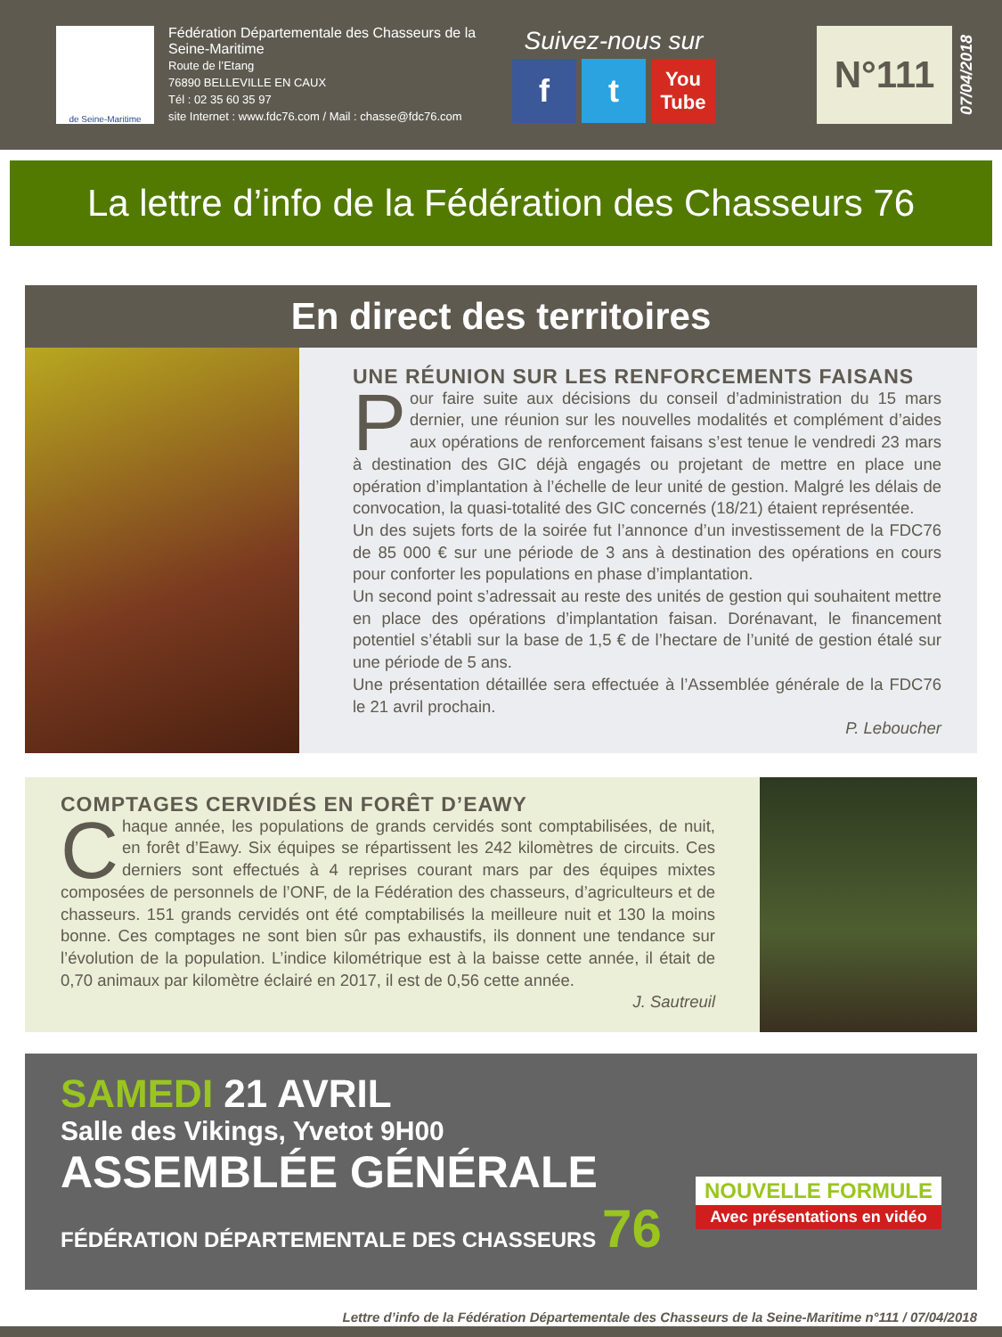de Seine-Maritime
Fédération Départementale des Chasseurs de la Seine-Maritime
Route de l’Etang
76890 BELLEVILLE EN CAUX
Tél : 02 35 60 35 97
site Internet : www.fdc76.com / Mail : chasse@fdc76.com
Suivez-nous sur
ft You Tube
N°111
07/04/2018
La lettre d’info de la Fédération des Chasseurs 76
En direct des territoires
UNE RÉUNION SUR LES RENFORCEMENTS FAISANS
Pour faire suite aux décisions du conseil d’administration du 15 mars dernier, une réunion sur les nouvelles modalités et complément d’aides aux opérations de renforcement faisans s’est tenue le vendredi 23 mars à destination des GIC déjà engagés ou projetant de mettre en place une opération d’implantation à l’échelle de leur unité de gestion. Malgré les délais de convocation, la quasi-totalité des GIC concernés (18/21) étaient représentée.
Un des sujets forts de la soirée fut l’annonce d’un investissement de la FDC76 de 85 000 € sur une période de 3 ans à destination des opérations en cours pour conforter les populations en phase d’implantation.
Un second point s’adressait au reste des unités de gestion qui souhaitent mettre en place des opérations d’implantation faisan. Dorénavant, le financement potentiel s’établi sur la base de 1,5 € de l’hectare de l’unité de gestion étalé sur une période de 5 ans.
Une présentation détaillée sera effectuée à l’Assemblée générale de la FDC76 le 21 avril prochain.
P. Leboucher
COMPTAGES CERVIDÉS EN FORÊT D’EAWY
Chaque année, les populations de grands cervidés sont comptabilisées, de nuit, en forêt d’Eawy. Six équipes se répartissent les 242 kilomètres de circuits. Ces derniers sont effectués à 4 reprises courant mars par des équipes mixtes composées de personnels de l’ONF, de la Fédération des chasseurs, d’agriculteurs et de chasseurs. 151 grands cervidés ont été comptabilisés la meilleure nuit et 130 la moins bonne. Ces comptages ne sont bien sûr pas exhaustifs, ils donnent une tendance sur l’évolution de la population. L’indice kilométrique est à la baisse cette année, il était de 0,70 animaux par kilomètre éclairé en 2017, il est de 0,56 cette année.
J. Sautreuil
SAMEDI 21 AVRIL
Salle des Vikings, Yvetot 9H00
ASSEMBLÉE GÉNÉRALE
FÉDÉRATION DÉPARTEMENTALE DES CHASSEURS 76
NOUVELLE FORMULE
Avec présentations en vidéo
Lettre d’info de la Fédération Départementale des Chasseurs de la Seine-Maritime n°111 / 07/04/2018